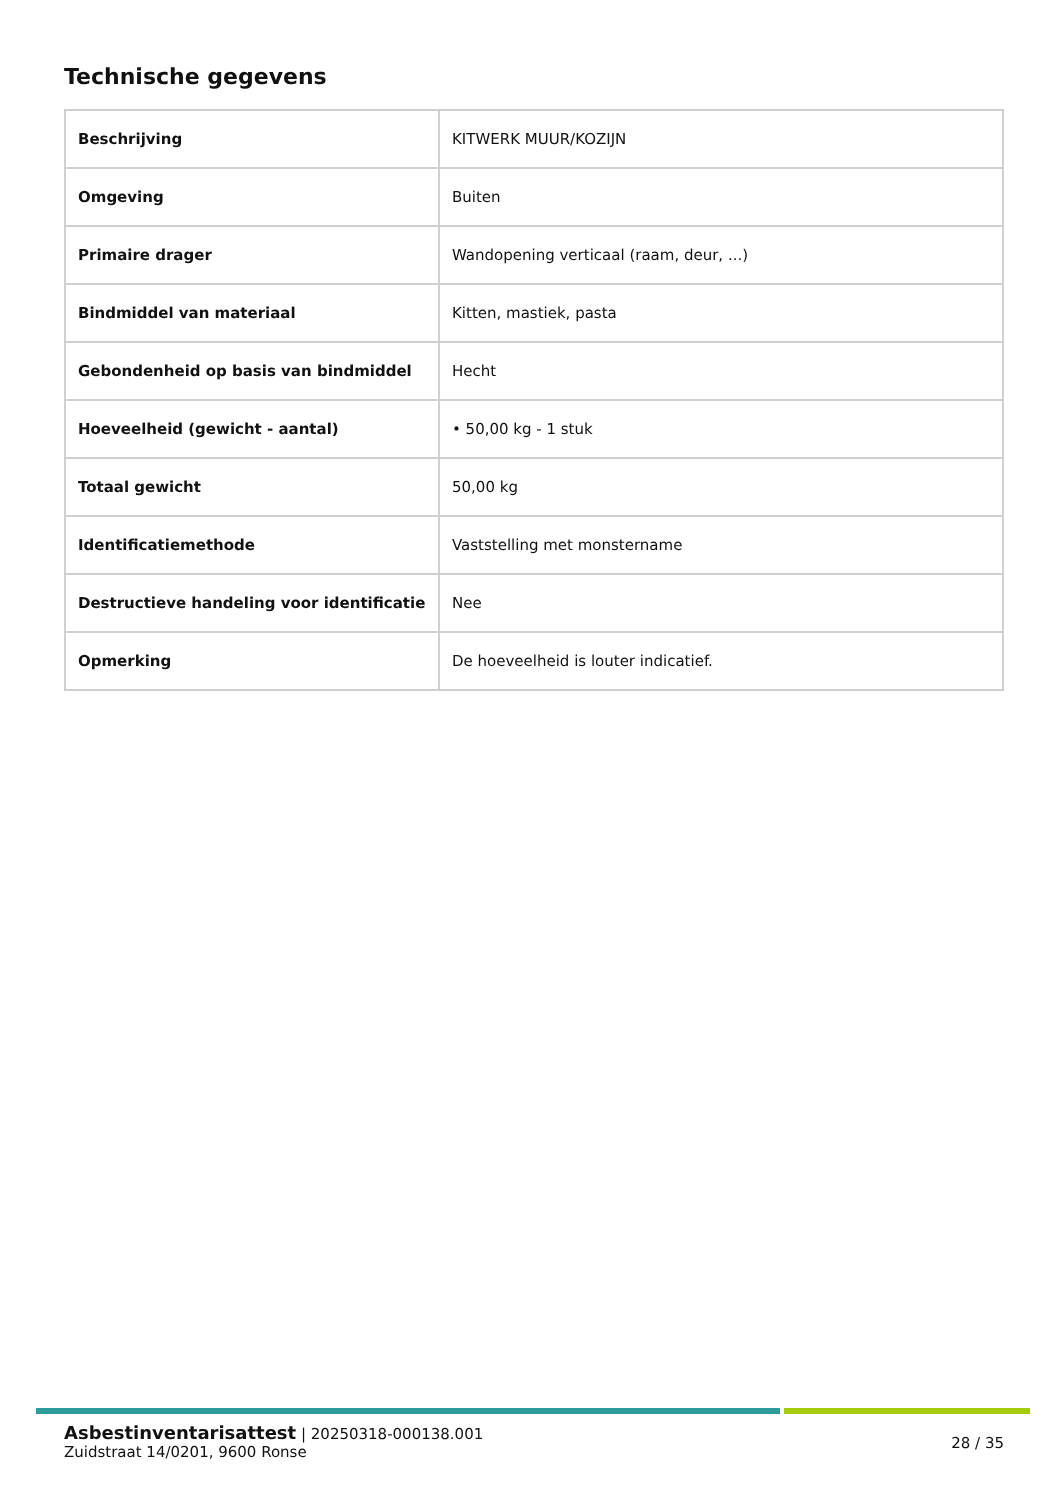Technische gegevens
| Beschrijving | KITWERK MUUR/KOZIJN |
| Omgeving | Buiten |
| Primaire drager | Wandopening verticaal (raam, deur, ...) |
| Bindmiddel van materiaal | Kitten, mastiek, pasta |
| Gebondenheid op basis van bindmiddel | Hecht |
| Hoeveelheid (gewicht - aantal) | • 50,00 kg - 1 stuk |
| Totaal gewicht | 50,00 kg |
| Identificatiemethode | Vaststelling met monstername |
| Destructieve handeling voor identificatie | Nee |
| Opmerking | De hoeveelheid is louter indicatief. |
Asbestinventarisattest | 20250318-000138.001
Zuidstraat 14/0201, 9600 Ronse
28 / 35